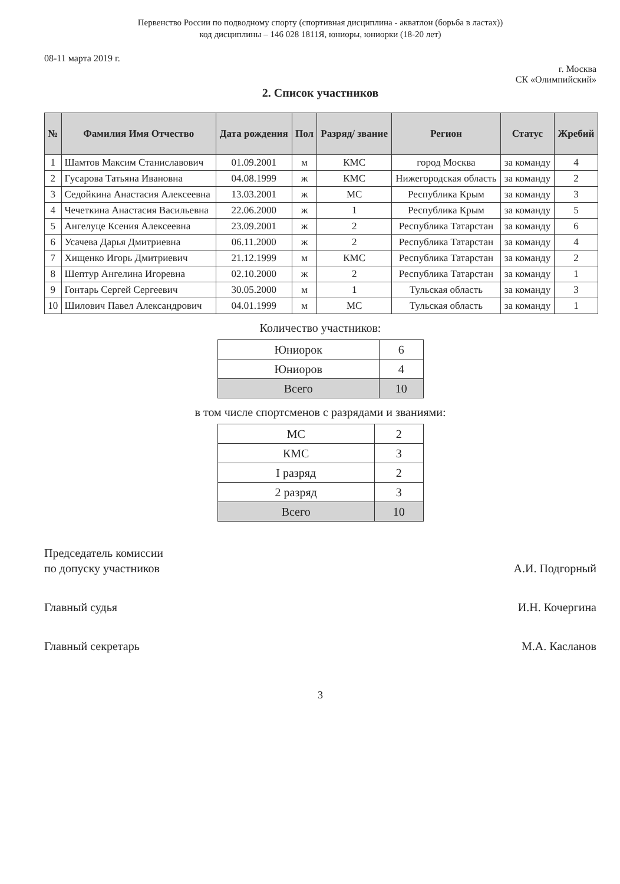Первенство России по подводному спорту (спортивная дисциплина - акватлон (борьба в ластах))
код дисциплины – 146 028 1811Я, юниоры, юниорки (18-20 лет)
08-11 марта 2019 г.
г. Москва
СК «Олимпийский»
2. Список участников
| № | Фамилия Имя Отчество | Дата рождения | Пол | Разряд/ звание | Регион | Статус | Жребий |
| --- | --- | --- | --- | --- | --- | --- | --- |
| 1 | Шамтов Максим Станиславович | 01.09.2001 | м | КМС | город Москва | за команду | 4 |
| 2 | Гусарова Татьяна Ивановна | 04.08.1999 | ж | КМС | Нижегородская область | за команду | 2 |
| 3 | Седойкина Анастасия Алексеевна | 13.03.2001 | ж | МС | Республика Крым | за команду | 3 |
| 4 | Чечеткина Анастасия Васильевна | 22.06.2000 | ж | 1 | Республика Крым | за команду | 5 |
| 5 | Ангелуце Ксения Алексеевна | 23.09.2001 | ж | 2 | Республика Татарстан | за команду | 6 |
| 6 | Усачева Дарья Дмитриевна | 06.11.2000 | ж | 2 | Республика Татарстан | за команду | 4 |
| 7 | Хищенко Игорь Дмитриевич | 21.12.1999 | м | КМС | Республика Татарстан | за команду | 2 |
| 8 | Шептур Ангелина Игоревна | 02.10.2000 | ж | 2 | Республика Татарстан | за команду | 1 |
| 9 | Гонтарь Сергей Сергеевич | 30.05.2000 | м | 1 | Тульская область | за команду | 3 |
| 10 | Шилович Павел Александрович | 04.01.1999 | м | МС | Тульская область | за команду | 1 |
Количество участников:
| Юниорок | 6 |
| Юниоров | 4 |
| Всего | 10 |
в том числе спортсменов с разрядами и званиями:
| МС | 2 |
| КМС | 3 |
| I разряд | 2 |
| 2 разряд | 3 |
| Всего | 10 |
Председатель комиссии
по допуску участников
А.И. Подгорный
Главный судья И.Н. Кочергина
Главный секретарь М.А. Касланов
3